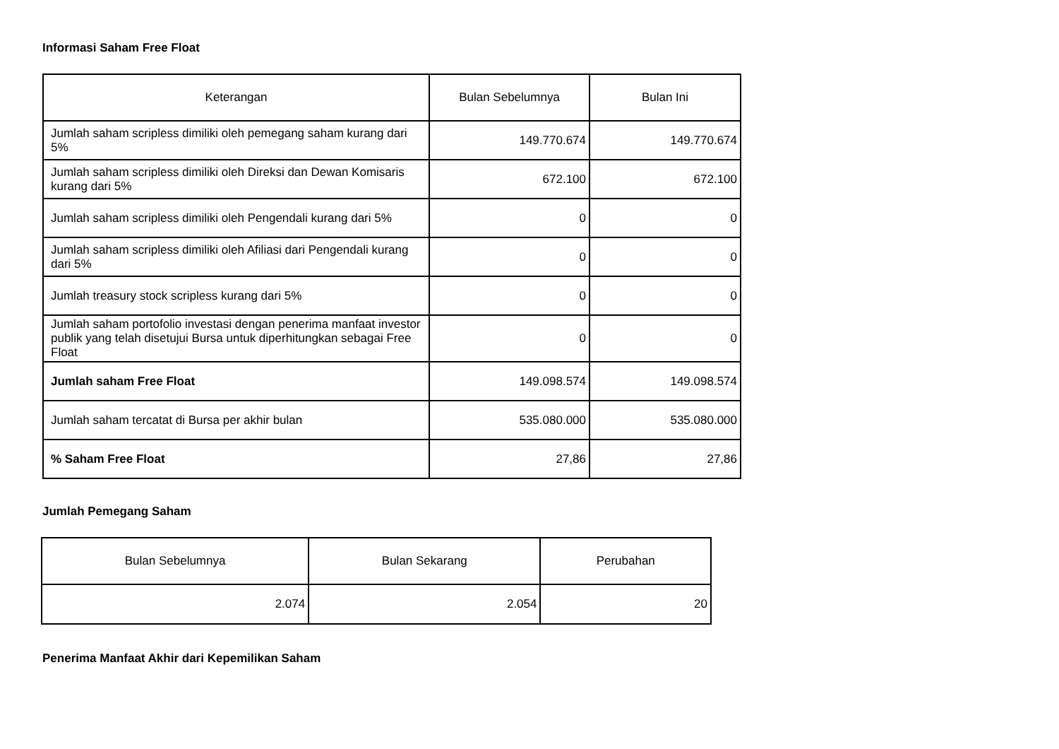Informasi Saham Free Float
| Keterangan | Bulan Sebelumnya | Bulan Ini |
| --- | --- | --- |
| Jumlah saham scripless dimiliki oleh pemegang saham kurang dari 5% | 149.770.674 | 149.770.674 |
| Jumlah saham scripless dimiliki oleh Direksi dan Dewan Komisaris kurang dari 5% | 672.100 | 672.100 |
| Jumlah saham scripless dimiliki oleh Pengendali kurang dari 5% | 0 | 0 |
| Jumlah saham scripless dimiliki oleh Afiliasi dari Pengendali kurang dari 5% | 0 | 0 |
| Jumlah treasury stock scripless kurang dari 5% | 0 | 0 |
| Jumlah saham portofolio investasi dengan penerima manfaat investor publik yang telah disetujui Bursa untuk diperhitungkan sebagai Free Float | 0 | 0 |
| Jumlah saham Free Float | 149.098.574 | 149.098.574 |
| Jumlah saham tercatat di Bursa per akhir bulan | 535.080.000 | 535.080.000 |
| % Saham Free Float | 27,86 | 27,86 |
Jumlah Pemegang Saham
| Bulan Sebelumnya | Bulan Sekarang | Perubahan |
| --- | --- | --- |
| 2.074 | 2.054 | 20 |
Penerima Manfaat Akhir dari Kepemilikan Saham